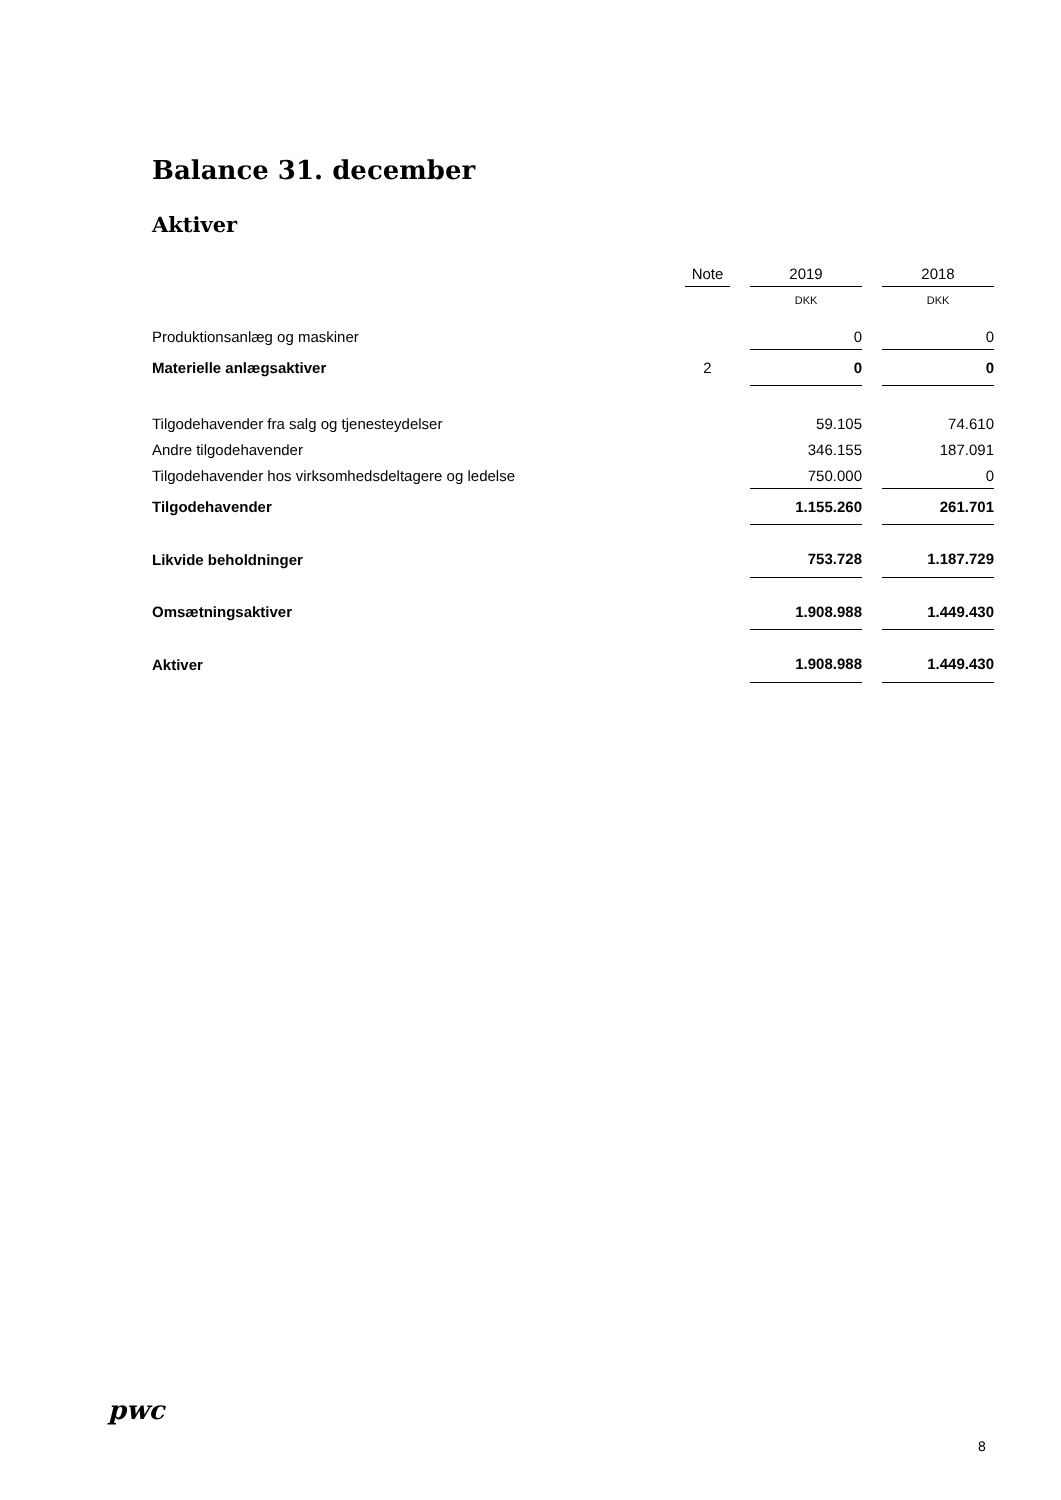Balance 31. december
Aktiver
| | Note | | 2019 | | 2018 |
| --- | --- | --- | --- | --- | --- |
| | | | DKK | | DKK |
| Produktionsanlæg og maskiner | | | 0 | | 0 |
| Materielle anlægsaktiver | 2 | | 0 | | 0 |
| Tilgodehavender fra salg og tjenesteydelser | | | 59.105 | | 74.610 |
| Andre tilgodehavender | | | 346.155 | | 187.091 |
| Tilgodehavender hos virksomhedsdeltagere og ledelse | | | 750.000 | | 0 |
| Tilgodehavender | | | 1.155.260 | | 261.701 |
| Likvide beholdninger | | | 753.728 | | 1.187.729 |
| Omsætningsaktiver | | | 1.908.988 | | 1.449.430 |
| Aktiver | | | 1.908.988 | | 1.449.430 |
pwc
8